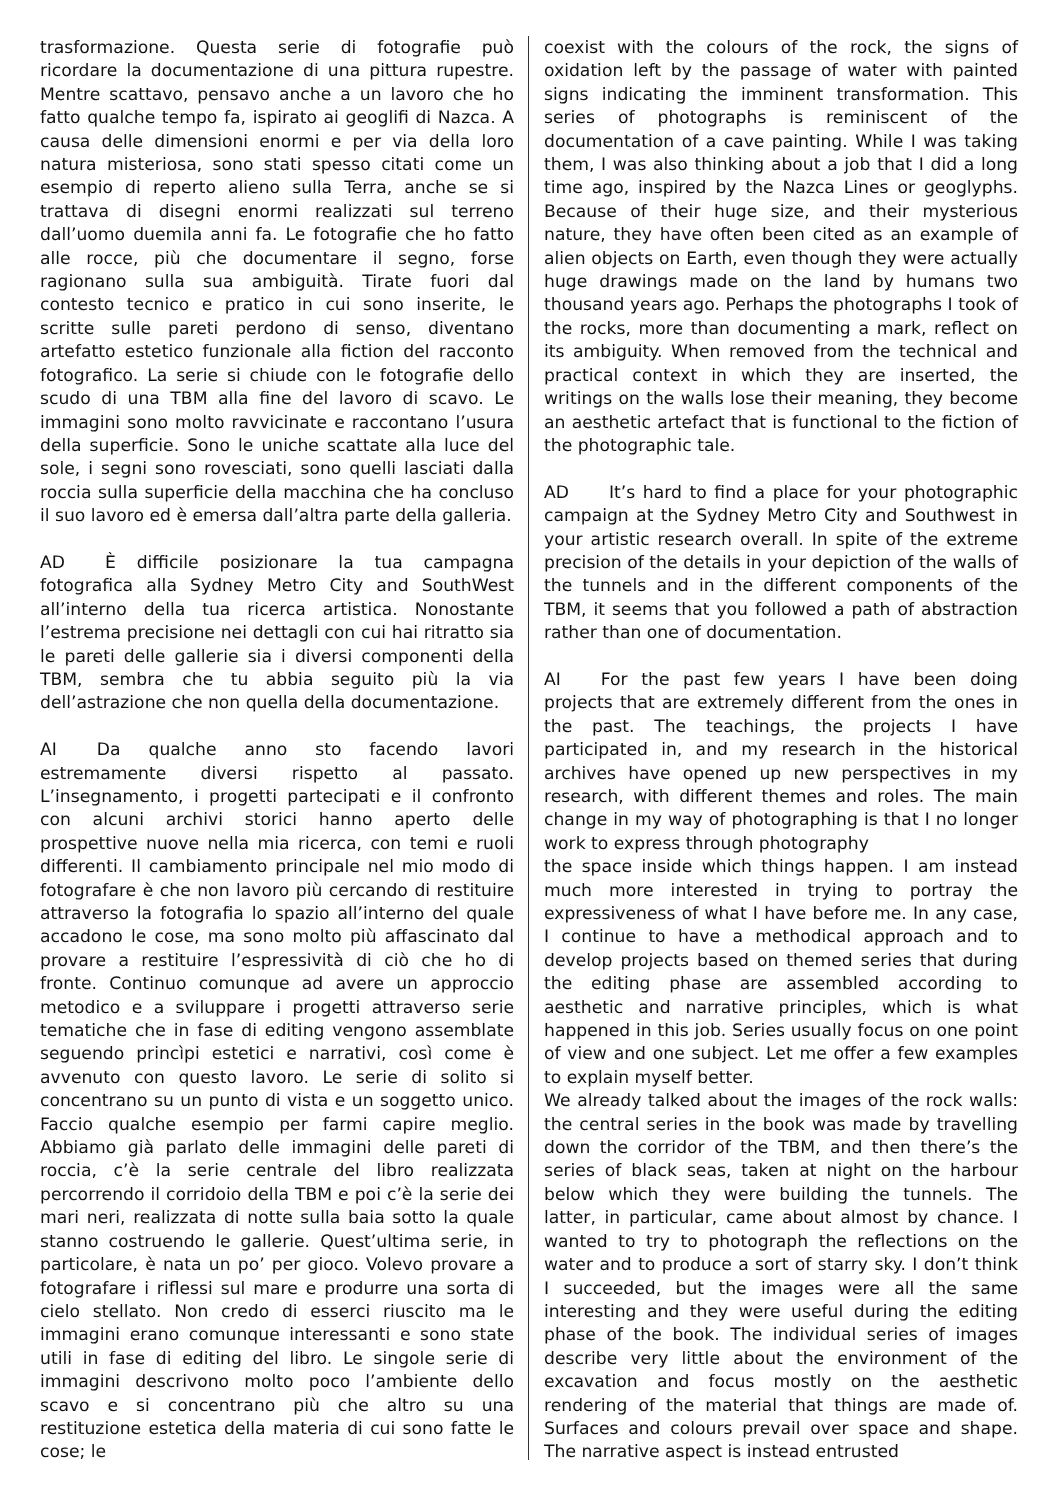trasformazione. Questa serie di fotografie può ricordare la documentazione di una pittura rupestre. Mentre scattavo, pensavo anche a un lavoro che ho fatto qualche tempo fa, ispirato ai geoglifi di Nazca. A causa delle dimensioni enormi e per via della loro natura misteriosa, sono stati spesso citati come un esempio di reperto alieno sulla Terra, anche se si trattava di disegni enormi realizzati sul terreno dall’uomo duemila anni fa. Le fotografie che ho fatto alle rocce, più che documentare il segno, forse ragionano sulla sua ambiguità. Tirate fuori dal contesto tecnico e pratico in cui sono inserite, le scritte sulle pareti perdono di senso, diventano artefatto estetico funzionale alla fiction del racconto fotografico. La serie si chiude con le fotografie dello scudo di una TBM alla fine del lavoro di scavo. Le immagini sono molto ravvicinate e raccontano l’usura della superficie. Sono le uniche scattate alla luce del sole, i segni sono rovesciati, sono quelli lasciati dalla roccia sulla superficie della macchina che ha concluso il suo lavoro ed è emersa dall’altra parte della galleria.
AD È difficile posizionare la tua campagna fotografica alla Sydney Metro City and SouthWest all’interno della tua ricerca artistica. Nonostante l’estrema precisione nei dettagli con cui hai ritratto sia le pareti delle gallerie sia i diversi componenti della TBM, sembra che tu abbia seguito più la via dell’astrazione che non quella della documentazione.
AI Da qualche anno sto facendo lavori estremamente diversi rispetto al passato. L’insegnamento, i progetti partecipati e il confronto con alcuni archivi storici hanno aperto delle prospettive nuove nella mia ricerca, con temi e ruoli differenti. Il cambiamento principale nel mio modo di fotografare è che non lavoro più cercando di restituire attraverso la fotografia lo spazio all’interno del quale accadono le cose, ma sono molto più affascinato dal provare a restituire l’espressività di ciò che ho di fronte. Continuo comunque ad avere un approccio metodico e a sviluppare i progetti attraverso serie tematiche che in fase di editing vengono assemblate seguendo princìpi estetici e narrativi, così come è avvenuto con questo lavoro. Le serie di solito si concentrano su un punto di vista e un soggetto unico. Faccio qualche esempio per farmi capire meglio. Abbiamo già parlato delle immagini delle pareti di roccia, c’è la serie centrale del libro realizzata percorrendo il corridoio della TBM e poi c’è la serie dei mari neri, realizzata di notte sulla baia sotto la quale stanno costruendo le gallerie. Quest’ultima serie, in particolare, è nata un po’ per gioco. Volevo provare a fotografare i riflessi sul mare e produrre una sorta di cielo stellato. Non credo di esserci riuscito ma le immagini erano comunque interessanti e sono state utili in fase di editing del libro. Le singole serie di immagini descrivono molto poco l’ambiente dello scavo e si concentrano più che altro su una restituzione estetica della materia di cui sono fatte le cose; le
coexist with the colours of the rock, the signs of oxidation left by the passage of water with painted signs indicating the imminent transformation. This series of photographs is reminiscent of the documentation of a cave painting. While I was taking them, I was also thinking about a job that I did a long time ago, inspired by the Nazca Lines or geoglyphs. Because of their huge size, and their mysterious nature, they have often been cited as an example of alien objects on Earth, even though they were actually huge drawings made on the land by humans two thousand years ago. Perhaps the photographs I took of the rocks, more than documenting a mark, reflect on its ambiguity. When removed from the technical and practical context in which they are inserted, the writings on the walls lose their meaning, they become an aesthetic artefact that is functional to the fiction of the photographic tale.
AD It’s hard to find a place for your photographic campaign at the Sydney Metro City and Southwest in your artistic research overall. In spite of the extreme precision of the details in your depiction of the walls of the tunnels and in the different components of the TBM, it seems that you followed a path of abstraction rather than one of documentation.
AI For the past few years I have been doing projects that are extremely different from the ones in the past. The teachings, the projects I have participated in, and my research in the historical archives have opened up new perspectives in my research, with different themes and roles. The main change in my way of photographing is that I no longer work to express through photography
the space inside which things happen. I am instead much more interested in trying to portray the expressiveness of what I have before me. In any case, I continue to have a methodical approach and to develop projects based on themed series that during the editing phase are assembled according to aesthetic and narrative principles, which is what happened in this job. Series usually focus on one point of view and one subject. Let me offer a few examples to explain myself better.
We already talked about the images of the rock walls: the central series in the book was made by travelling down the corridor of the TBM, and then there’s the series of black seas, taken at night on the harbour below which they were building the tunnels. The latter, in particular, came about almost by chance. I wanted to try to photograph the reflections on the water and to produce a sort of starry sky. I don’t think I succeeded, but the images were all the same interesting and they were useful during the editing phase of the book. The individual series of images describe very little about the environment of the excavation and focus mostly on the aesthetic rendering of the material that things are made of. Surfaces and colours prevail over space and shape. The narrative aspect is instead entrusted